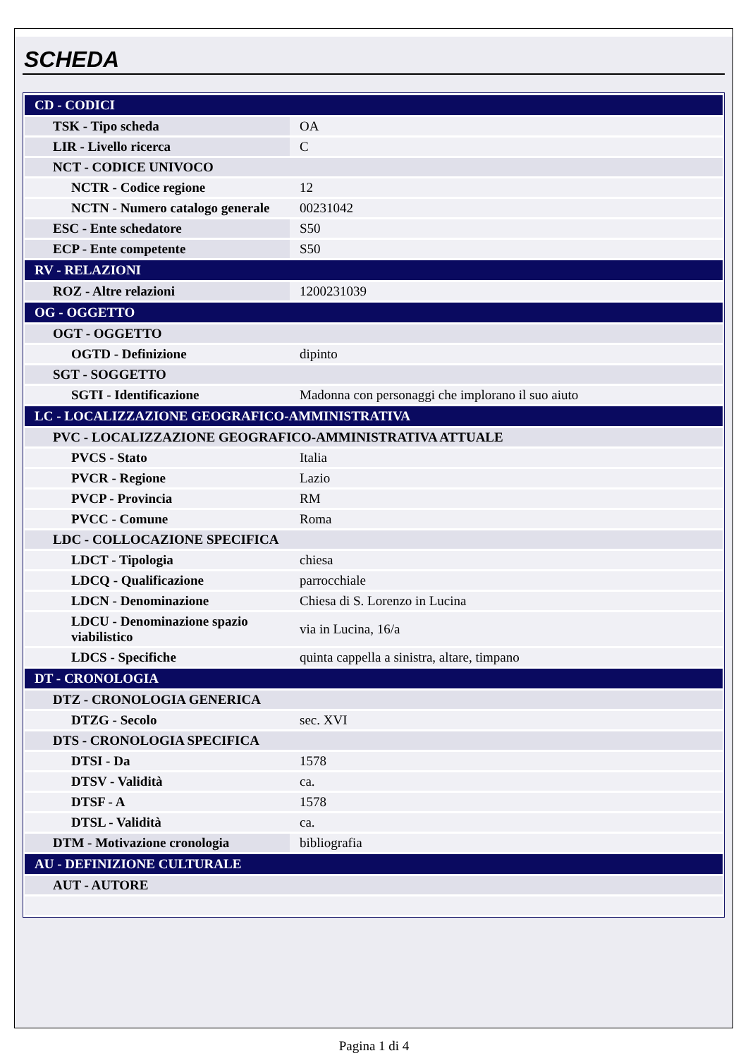SCHEDA
| CD - CODICI | |
| TSK - Tipo scheda | OA |
| LIR - Livello ricerca | C |
| NCT - CODICE UNIVOCO | |
| NCTR - Codice regione | 12 |
| NCTN - Numero catalogo generale | 00231042 |
| ESC - Ente schedatore | S50 |
| ECP - Ente competente | S50 |
| RV - RELAZIONI | |
| ROZ - Altre relazioni | 1200231039 |
| OG - OGGETTO | |
| OGT - OGGETTO | |
| OGTD - Definizione | dipinto |
| SGT - SOGGETTO | |
| SGTI - Identificazione | Madonna con personaggi che implorano il suo aiuto |
| LC - LOCALIZZAZIONE GEOGRAFICO-AMMINISTRATIVA | |
| PVC - LOCALIZZAZIONE GEOGRAFICO-AMMINISTRATIVA ATTUALE | |
| PVCS - Stato | Italia |
| PVCR - Regione | Lazio |
| PVCP - Provincia | RM |
| PVCC - Comune | Roma |
| LDC - COLLOCAZIONE SPECIFICA | |
| LDCT - Tipologia | chiesa |
| LDCQ - Qualificazione | parrocchiale |
| LDCN - Denominazione | Chiesa di S. Lorenzo in Lucina |
| LDCU - Denominazione spazio viabilistico | via in Lucina, 16/a |
| LDCS - Specifiche | quinta cappella a sinistra, altare, timpano |
| DT - CRONOLOGIA | |
| DTZ - CRONOLOGIA GENERICA | |
| DTZG - Secolo | sec. XVI |
| DTS - CRONOLOGIA SPECIFICA | |
| DTSI - Da | 1578 |
| DTSV - Validità | ca. |
| DTSF - A | 1578 |
| DTSL - Validità | ca. |
| DTM - Motivazione cronologia | bibliografia |
| AU - DEFINIZIONE CULTURALE | |
| AUT - AUTORE | |
Pagina 1 di 4